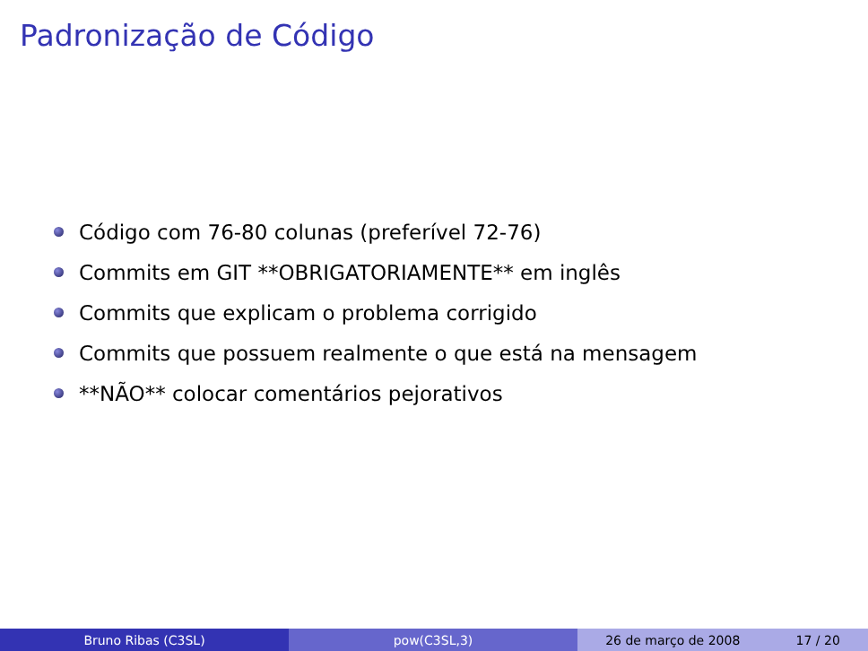Padronização de Código
Código com 76-80 colunas (preferível 72-76)
Commits em GIT **OBRIGATORIAMENTE** em inglês
Commits que explicam o problema corrigido
Commits que possuem realmente o que está na mensagem
**NÃO** colocar comentários pejorativos
Bruno Ribas (C3SL) pow(C3SL,3) 26 de março de 2008 17 / 20